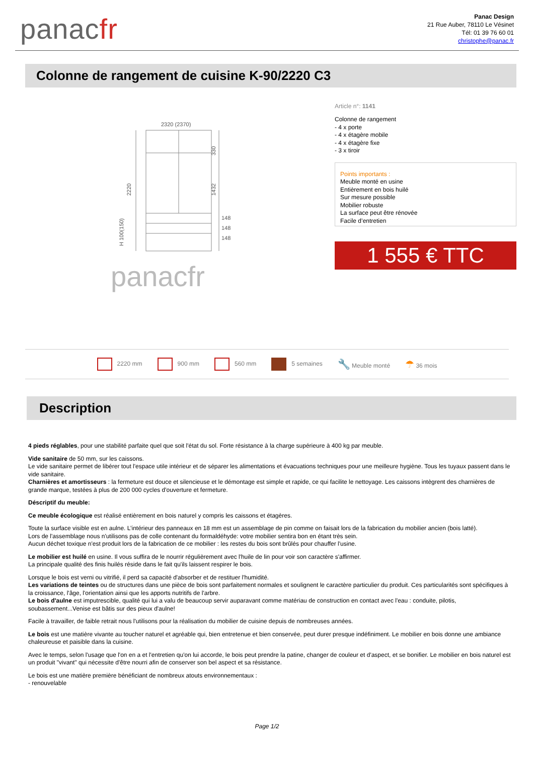panacfr
Panac Design
21 Rue Auber, 78110 Le Vésinet
Tél: 01 39 76 60 01
christophe@panac.fr
Colonne de rangement de cuisine K-90/2220 C3
2320 (2370)
2220
330
1432
148
148
148
H 100(150)
panacfr
Article n°: 1141
Colonne de rangement
- 4 x porte
- 4 x étagère mobile
- 4 x étagère fixe
- 3 x tiroir
Points importants :
Meuble monté en usine
Entièrement en bois huilé
Sur mesure possible
Mobilier robuste
La surface peut être rénovée
Facile d’entretien
1 555 € TTC
2220 mm 900 mm 560 mm 5 semaines 🔧 Meuble monté ☂ 36 mois
Description
4 pieds réglables, pour une stabilité parfaite quel que soit l'état du sol. Forte résistance à la charge supérieure à 400 kg par meuble.
Vide sanitaire de 50 mm, sur les caissons.
Le vide sanitaire permet de libérer tout l'espace utile intérieur et de séparer les alimentations et évacuations techniques pour une meilleure hygiène. Tous les tuyaux passent dans le vide sanitaire.
Charnières et amortisseurs : la fermeture est douce et silencieuse et le démontage est simple et rapide, ce qui facilite le nettoyage. Les caissons intègrent des charnières de grande marque, testées à plus de 200 000 cycles d'ouverture et fermeture.
Déscriptif du meuble:
Ce meuble écologique est réalisé entièrement en bois naturel y compris les caissons et étagères.
Toute la surface visible est en aulne. L’intérieur des panneaux en 18 mm est un assemblage de pin comme on faisait lors de la fabrication du mobilier ancien (bois latté).
Lors de l'assemblage nous n'utilisons pas de colle contenant du formaldéhyde: votre mobilier sentira bon en étant très sein.
Aucun déchet toxique n'est produit lors de la fabrication de ce mobilier : les restes du bois sont brûlés pour chauffer l'usine.
Le mobilier est huilé en usine. Il vous suffira de le nourrir régulièrement avec l'huile de lin pour voir son caractère s'affirmer.
La principale qualité des finis huilés réside dans le fait qu'ils laissent respirer le bois.
Lorsque le bois est verni ou vitrifié, il perd sa capacité d'absorber et de restituer l'humidité.
Les variations de teintes ou de structures dans une pièce de bois sont parfaitement normales et soulignent le caractère particulier du produit. Ces particularités sont spécifiques à la croissance, l'âge, l'orientation ainsi que les apports nutritifs de l'arbre.
Le bois d'aulne est imputrescible, qualité qui lui a valu de beaucoup servir auparavant comme matériau de construction en contact avec l'eau : conduite, pilotis, soubassement...Venise est bâtis sur des pieux d'aulne!
Facile à travailler, de faible retrait nous l'utilisons pour la réalisation du mobilier de cuisine depuis de nombreuses années.
Le bois est une matière vivante au toucher naturel et agréable qui, bien entretenue et bien conservée, peut durer presque indéfiniment. Le mobilier en bois donne une ambiance chaleureuse et paisible dans la cuisine.
Avec le temps, selon l'usage que l'on en a et l'entretien qu'on lui accorde, le bois peut prendre la patine, changer de couleur et d'aspect, et se bonifier. Le mobilier en bois naturel est un produit "vivant" qui nécessite d'être nourri afin de conserver son bel aspect et sa résistance.
Le bois est une matière première bénéficiant de nombreux atouts environnementaux :
- renouvelable
Page 1/2